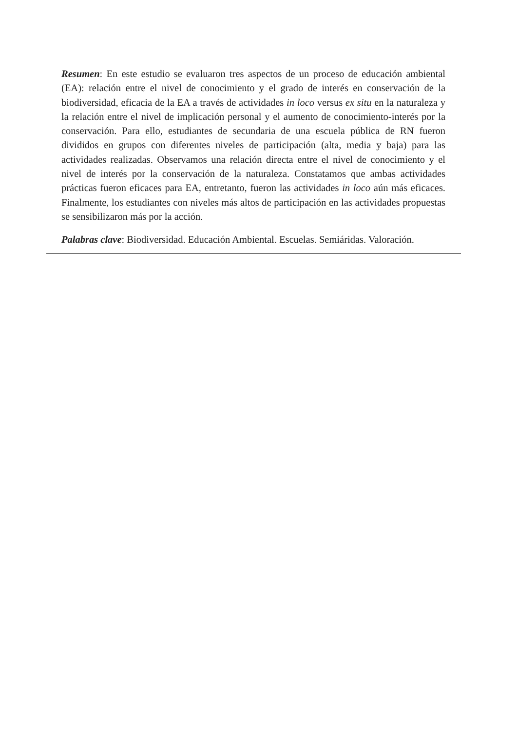Resumen: En este estudio se evaluaron tres aspectos de un proceso de educación ambiental (EA): relación entre el nivel de conocimiento y el grado de interés en conservación de la biodiversidad, eficacia de la EA a través de actividades in loco versus ex situ en la naturaleza y la relación entre el nivel de implicación personal y el aumento de conocimiento-interés por la conservación. Para ello, estudiantes de secundaria de una escuela pública de RN fueron divididos en grupos con diferentes niveles de participación (alta, media y baja) para las actividades realizadas. Observamos una relación directa entre el nivel de conocimiento y el nivel de interés por la conservación de la naturaleza. Constatamos que ambas actividades prácticas fueron eficaces para EA, entretanto, fueron las actividades in loco aún más eficaces. Finalmente, los estudiantes con niveles más altos de participación en las actividades propuestas se sensibilizaron más por la acción.
Palabras clave: Biodiversidad. Educación Ambiental. Escuelas. Semiáridas. Valoración.